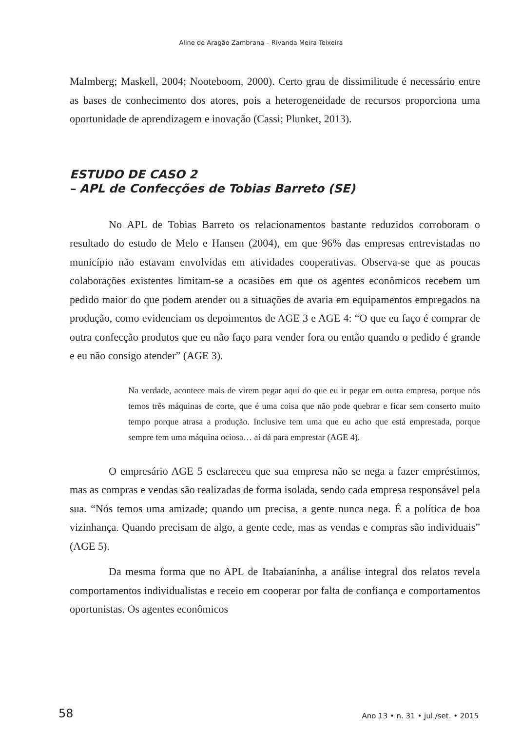Aline de Aragão Zambrana – Rivanda Meira Teixeira
Malmberg; Maskell, 2004; Nooteboom, 2000). Certo grau de dissimilitude é necessário entre as bases de conhecimento dos atores, pois a heterogeneida­de de recursos proporciona uma oportunidade de aprendizagem e inovação (Cassi; Plunket, 2013).
ESTUDO DE CASO 2
– APL de Confecções de Tobias Barreto (SE)
No APL de Tobias Barreto os relacionamentos bastante reduzidos corroboram o resultado do estudo de Melo e Hansen (2004), em que 96% das empresas entrevistadas no município não estavam envolvidas em atividades cooperativas. Observa-se que as poucas colaborações existentes limitam-se a ocasiões em que os agentes econômicos recebem um pedido maior do que podem atender ou a situações de avaria em equipamentos empregados na produção, como evidenciam os depoimentos de AGE 3 e AGE 4: “O que eu faço é comprar de outra confecção produtos que eu não faço para vender fora ou então quando o pedido é grande e eu não consigo atender” (AGE 3).
Na verdade, acontece mais de virem pegar aqui do que eu ir pegar em outra empresa, porque nós temos três máquinas de corte, que é uma coisa que não pode quebrar e ficar sem conserto muito tempo porque atrasa a produção. Inclusive tem uma que eu acho que está emprestada, porque sempre tem uma máquina ociosa… aí dá para emprestar (AGE 4).
O empresário AGE 5 esclareceu que sua empresa não se nega a fazer empréstimos, mas as compras e vendas são realizadas de forma isolada, sendo cada empresa responsável pela sua. “Nós temos uma amizade; quando um precisa, a gente nunca nega. É a política de boa vizinhança. Quando precisam de algo, a gente cede, mas as vendas e compras são individuais” (AGE 5).
Da mesma forma que no APL de Itabaianinha, a análise integral dos relatos revela comportamentos individualistas e receio em cooperar por falta de confiança e comportamentos oportunistas. Os agentes econômicos
58 Ano 13 • n. 31 • jul./set. • 2015